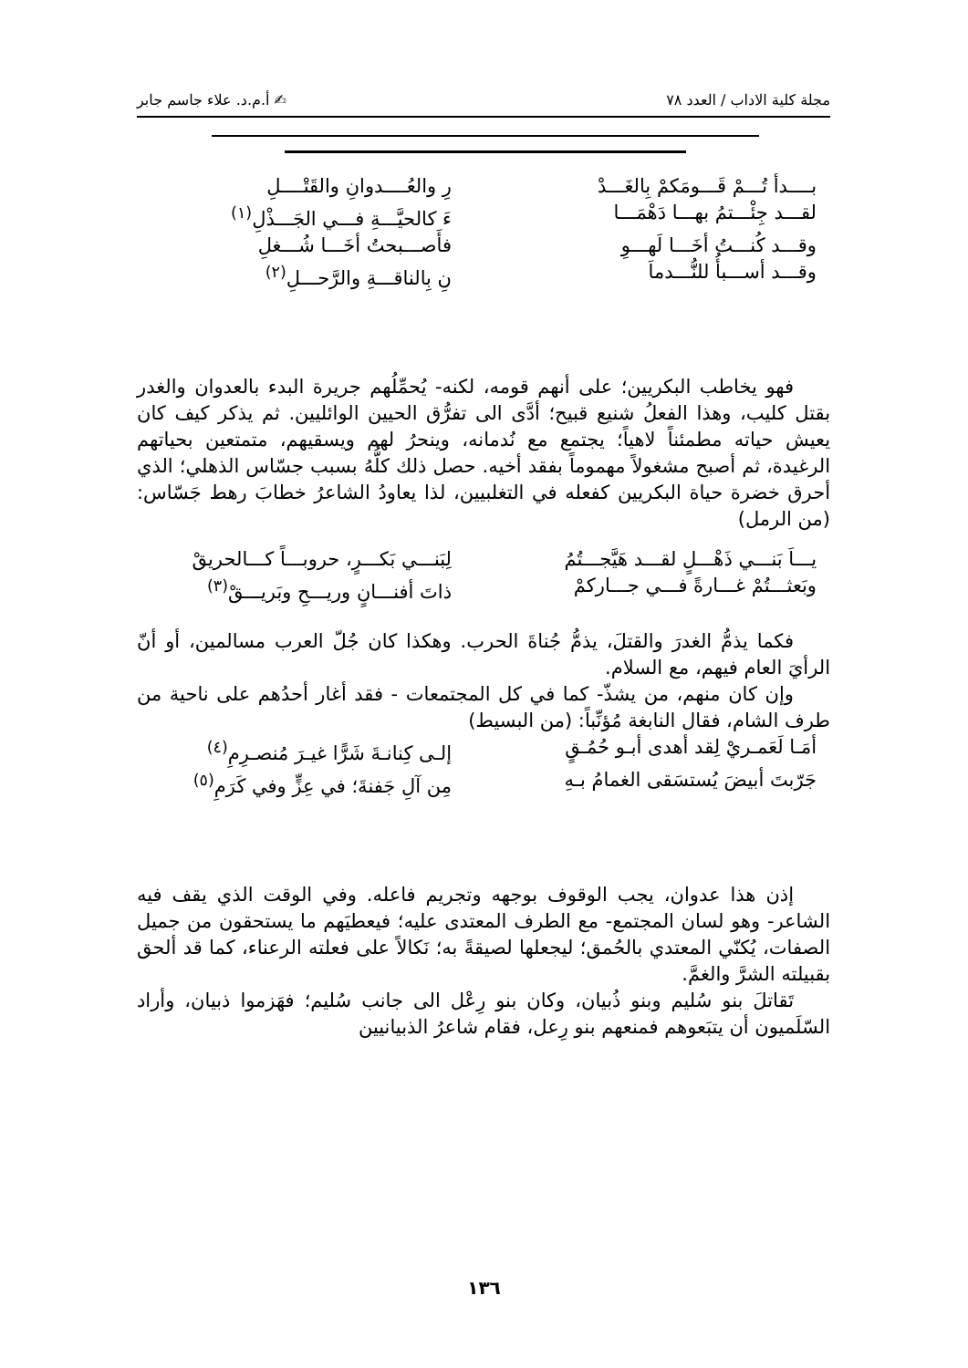مجلة كلية الاداب / العدد ٧٨ ✍ أ.م.د. علاء جاسم جابر
بــــدأ تُـــمْ قَـــومَكمْ بِالغَـــدْ رِ والعُــــدوانِ والقَتْــــلِ
لقـــد جِئْـــتمُ بهـــا دَهْمَـــا ءَ كالحيَّـــةِ فـــي الجَـــذْلِ<sup>(١)</sup>
وقـــد كُنـــتُ أخَـــا لَهـــوِ فأَصـــبحتُ أخَـــا شُـــغلِ
وقـــد أســـبأُ للنُّـــدماَ نِ بِالناقـــةِ والرَّحـــلِ<sup>(٢)</sup>
فهو يخاطب البكريين؛ على أنهم قومه، لكنه- يُحمِّلُهم جريرة البدء بالعدوان والغدر بقتل كليب، وهذا الفعلُ شنيع قبيح؛ أدَّى الى تفرُّق الحيين الوائليين. ثم يذكر كيف كان يعيش حياته مطمئناً لاهياً؛ يجتمع مع نُدمانه، وينحرُ لهم ويسقيهم، متمتعين بحياتهم الرغيدة، ثم أصبح مشغولاً مهموماً بفقد أخيه. حصل ذلك كلُّهُ بسبب جسّاس الذهلي؛ الذي أحرق خضرة حياة البكريين كفعله في التغلبيين، لذا يعاودُ الشاعرُ خطابَ رهط جَسّاس: (من الرمل)
يـــاَ بَنـــي ذَهْـــلٍ لقـــد هَيَّجـــتُمُ لِبَنـــي بَكـــرٍ، حروبـــاً كـــالحريقْ
وبَعثـــتُمْ غـــارةً فـــي جـــاركمْ ذاتَ أفنـــانٍ وريـــحِ وبَريـــقْ<sup>(٣)</sup>
فكما يذمُّ الغدرَ والقتلَ، يذمُّ جُناةَ الحرب. وهكذا كان جُلّ العرب مسالمين، أو أنّ الرأيَ العام فيهم، مع السلام.
وإن كان منهم، من يشذّ- كما في كل المجتمعات - فقد أغار أحدُهم على ناحية من طرف الشام، فقال النابغة مُؤنِّباً: (من البسيط)
أمَـا لَعَمـريْ لِقد أهدى أبـو حُمُـقٍ إلـى كِنانـةَ شَرًّا غيـرَ مُنصـرِمِ<sup>(٤)</sup>
جَرّبتَ أبيضَ يُستسَقى الغمامُ بـهِ مِن آلِ جَفنةَ؛ في عِزٍّ وفي كَرَمِ<sup>(٥)</sup>
إذن هذا عدوان، يجب الوقوف بوجهه وتجريم فاعله. وفي الوقت الذي يقف فيه الشاعر- وهو لسان المجتمع- مع الطرف المعتدى عليه؛ فيعطيَهم ما يستحقون من جميل الصفات، يُكنّي المعتدي بالحُمق؛ ليجعلها لصيقةً به؛ نَكالاً على فعلته الرعناء، كما قد ألحق بقبيلته الشرَّ والغمَّ.
تَقاتلَ بنو سُليم وبنو ذُبيان، وكان بنو رِعْل الى جانب سُليم؛ فهَزموا ذبيان، وأراد السّلَميون أن يتبَعوهم فمنعهم بنو رِعل، فقام شاعرُ الذبيانيين
١٣٦